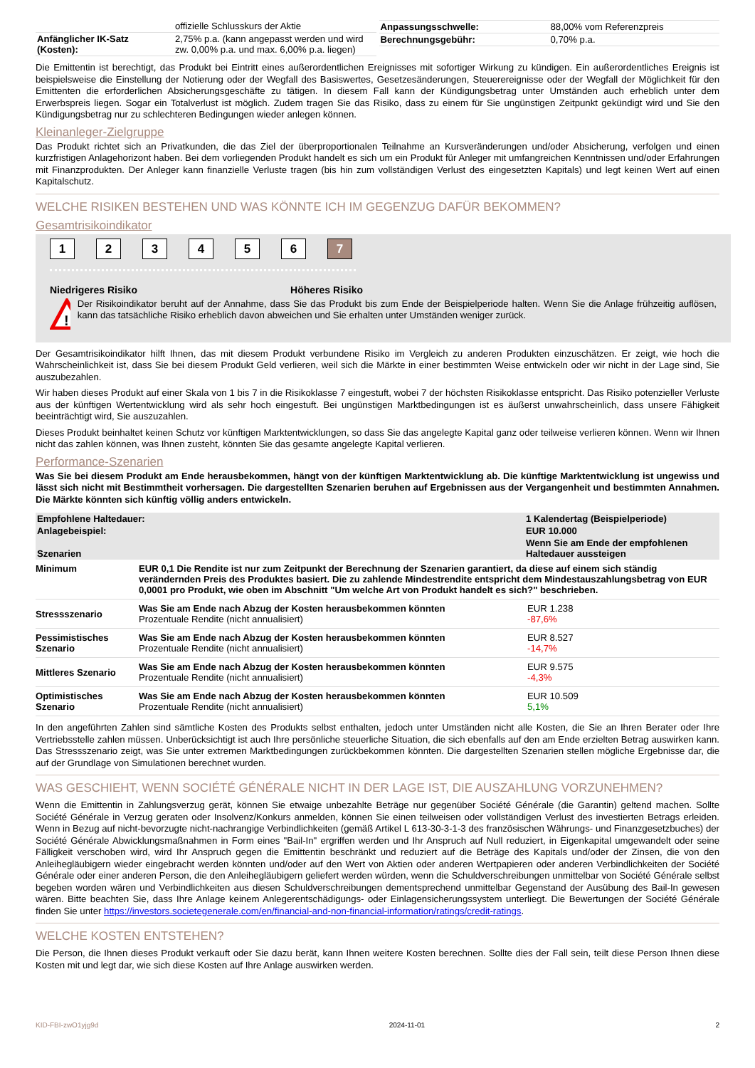| | offizielle Schlusskurs der Aktie |
| Anfänglicher IK-Satz (Kosten): | 2,75% p.a. (kann angepasst werden und wird zw. 0,00% p.a. und max. 6,00% p.a. liegen) |
| Anpassungsschwelle: | 88,00% vom Referenzpreis |
| Berechnungsgebühr: | 0,70% p.a. |
Die Emittentin ist berechtigt, das Produkt bei Eintritt eines außerordentlichen Ereignisses mit sofortiger Wirkung zu kündigen. Ein außerordentliches Ereignis ist beispielsweise die Einstellung der Notierung oder der Wegfall des Basiswertes, Gesetzesänderungen, Steuerereignisse oder der Wegfall der Möglichkeit für den Emittenten die erforderlichen Absicherungsgeschäfte zu tätigen. In diesem Fall kann der Kündigungsbetrag unter Umständen auch erheblich unter dem Erwerbspreis liegen. Sogar ein Totalverlust ist möglich. Zudem tragen Sie das Risiko, dass zu einem für Sie ungünstigen Zeitpunkt gekündigt wird und Sie den Kündigungsbetrag nur zu schlechteren Bedingungen wieder anlegen können.
Kleinanleger-Zielgruppe
Das Produkt richtet sich an Privatkunden, die das Ziel der überproportionalen Teilnahme an Kursveränderungen und/oder Absicherung, verfolgen und einen kurzfristigen Anlagehorizont haben. Bei dem vorliegenden Produkt handelt es sich um ein Produkt für Anleger mit umfangreichen Kenntnissen und/oder Erfahrungen mit Finanzprodukten. Der Anleger kann finanzielle Verluste tragen (bis hin zum vollständigen Verlust des eingesetzten Kapitals) und legt keinen Wert auf einen Kapitalschutz.
WELCHE RISIKEN BESTEHEN UND WAS KÖNNTE ICH IM GEGENZUG DAFÜR BEKOMMEN?
Gesamtrisikoindikator
1234567
Niedrigeres Risiko Höheres Risiko
!
Der Risikoindikator beruht auf der Annahme, dass Sie das Produkt bis zum Ende der Beispielperiode halten. Wenn Sie die Anlage frühzeitig auflösen, kann das tatsächliche Risiko erheblich davon abweichen und Sie erhalten unter Umständen weniger zurück.
Der Gesamtrisikoindikator hilft Ihnen, das mit diesem Produkt verbundene Risiko im Vergleich zu anderen Produkten einzuschätzen. Er zeigt, wie hoch die Wahrscheinlichkeit ist, dass Sie bei diesem Produkt Geld verlieren, weil sich die Märkte in einer bestimmten Weise entwickeln oder wir nicht in der Lage sind, Sie auszubezahlen.
Wir haben dieses Produkt auf einer Skala von 1 bis 7 in die Risikoklasse 7 eingestuft, wobei 7 der höchsten Risikoklasse entspricht. Das Risiko potenzieller Verluste aus der künftigen Wertentwicklung wird als sehr hoch eingestuft. Bei ungünstigen Marktbedingungen ist es äußerst unwahrscheinlich, dass unsere Fähigkeit beeinträchtigt wird, Sie auszuzahlen.
Dieses Produkt beinhaltet keinen Schutz vor künftigen Marktentwicklungen, so dass Sie das angelegte Kapital ganz oder teilweise verlieren können. Wenn wir Ihnen nicht das zahlen können, was Ihnen zusteht, könnten Sie das gesamte angelegte Kapital verlieren.
Performance-Szenarien
Was Sie bei diesem Produkt am Ende herausbekommen, hängt von der künftigen Marktentwicklung ab. Die künftige Marktentwicklung ist ungewiss und lässt sich nicht mit Bestimmtheit vorhersagen. Die dargestellten Szenarien beruhen auf Ergebnissen aus der Vergangenheit und bestimmten Annahmen. Die Märkte könnten sich künftig völlig anders entwickeln.
| Empfohlene Haltedauer: | 1 Kalendertag (Beispielperiode) |
| --- | --- |
| Anlagebeispiel: | EUR 10.000 |
| Szenarien | Wenn Sie am Ende der empfohlenen Haltedauer aussteigen |
| Minimum | EUR 0,1 Die Rendite ist nur zum Zeitpunkt der Berechnung der Szenarien garantiert, da diese auf einem sich ständig verändernden Preis des Produktes basiert. Die zu zahlende Mindestrendite entspricht dem Mindestauszahlungsbetrag von EUR 0,0001 pro Produkt, wie oben im Abschnitt "Um welche Art von Produkt handelt es sich?" beschrieben. | |
| Stressszenario | Was Sie am Ende nach Abzug der Kosten herausbekommen könnten Prozentuale Rendite (nicht annualisiert) | EUR 1.238 -87,6% |
| Pessimistisches Szenario | Was Sie am Ende nach Abzug der Kosten herausbekommen könnten Prozentuale Rendite (nicht annualisiert) | EUR 8.527 -14,7% |
| Mittleres Szenario | Was Sie am Ende nach Abzug der Kosten herausbekommen könnten Prozentuale Rendite (nicht annualisiert) | EUR 9.575 -4,3% |
| Optimistisches Szenario | Was Sie am Ende nach Abzug der Kosten herausbekommen könnten Prozentuale Rendite (nicht annualisiert) | EUR 10.509 5,1% |
In den angeführten Zahlen sind sämtliche Kosten des Produkts selbst enthalten, jedoch unter Umständen nicht alle Kosten, die Sie an Ihren Berater oder Ihre Vertriebsstelle zahlen müssen. Unberücksichtigt ist auch Ihre persönliche steuerliche Situation, die sich ebenfalls auf den am Ende erzielten Betrag auswirken kann. Das Stressszenario zeigt, was Sie unter extremen Marktbedingungen zurückbekommen könnten. Die dargestellten Szenarien stellen mögliche Ergebnisse dar, die auf der Grundlage von Simulationen berechnet wurden.
WAS GESCHIEHT, WENN SOCIÉTÉ GÉNÉRALE NICHT IN DER LAGE IST, DIE AUSZAHLUNG VORZUNEHMEN?
Wenn die Emittentin in Zahlungsverzug gerät, können Sie etwaige unbezahlte Beträge nur gegenüber Société Générale (die Garantin) geltend machen. Sollte Société Générale in Verzug geraten oder Insolvenz/Konkurs anmelden, können Sie einen teilweisen oder vollständigen Verlust des investierten Betrags erleiden. Wenn in Bezug auf nicht-bevorzugte nicht-nachrangige Verbindlichkeiten (gemäß Artikel L 613-30-3-1-3 des französischen Währungs- und Finanzgesetzbuches) der Société Générale Abwicklungsmaßnahmen in Form eines "Bail-In" ergriffen werden und Ihr Anspruch auf Null reduziert, in Eigenkapital umgewandelt oder seine Fälligkeit verschoben wird, wird Ihr Anspruch gegen die Emittentin beschränkt und reduziert auf die Beträge des Kapitals und/oder der Zinsen, die von den Anleihegläubigern wieder eingebracht werden könnten und/oder auf den Wert von Aktien oder anderen Wertpapieren oder anderen Verbindlichkeiten der Société Générale oder einer anderen Person, die den Anleihegläubigern geliefert werden würden, wenn die Schuldverschreibungen unmittelbar von Société Générale selbst begeben worden wären und Verbindlichkeiten aus diesen Schuldverschreibungen dementsprechend unmittelbar Gegenstand der Ausübung des Bail-In gewesen wären. Bitte beachten Sie, dass Ihre Anlage keinem Anlegerentschädigungs- oder Einlagensicherungssystem unterliegt. Die Bewertungen der Société Générale finden Sie unter https://investors.societegenerale.com/en/financial-and-non-financial-information/ratings/credit-ratings.
WELCHE KOSTEN ENTSTEHEN?
Die Person, die Ihnen dieses Produkt verkauft oder Sie dazu berät, kann Ihnen weitere Kosten berechnen. Sollte dies der Fall sein, teilt diese Person Ihnen diese Kosten mit und legt dar, wie sich diese Kosten auf Ihre Anlage auswirken werden.
KID-FBI-zwO1yjg9d 2024-11-01 2